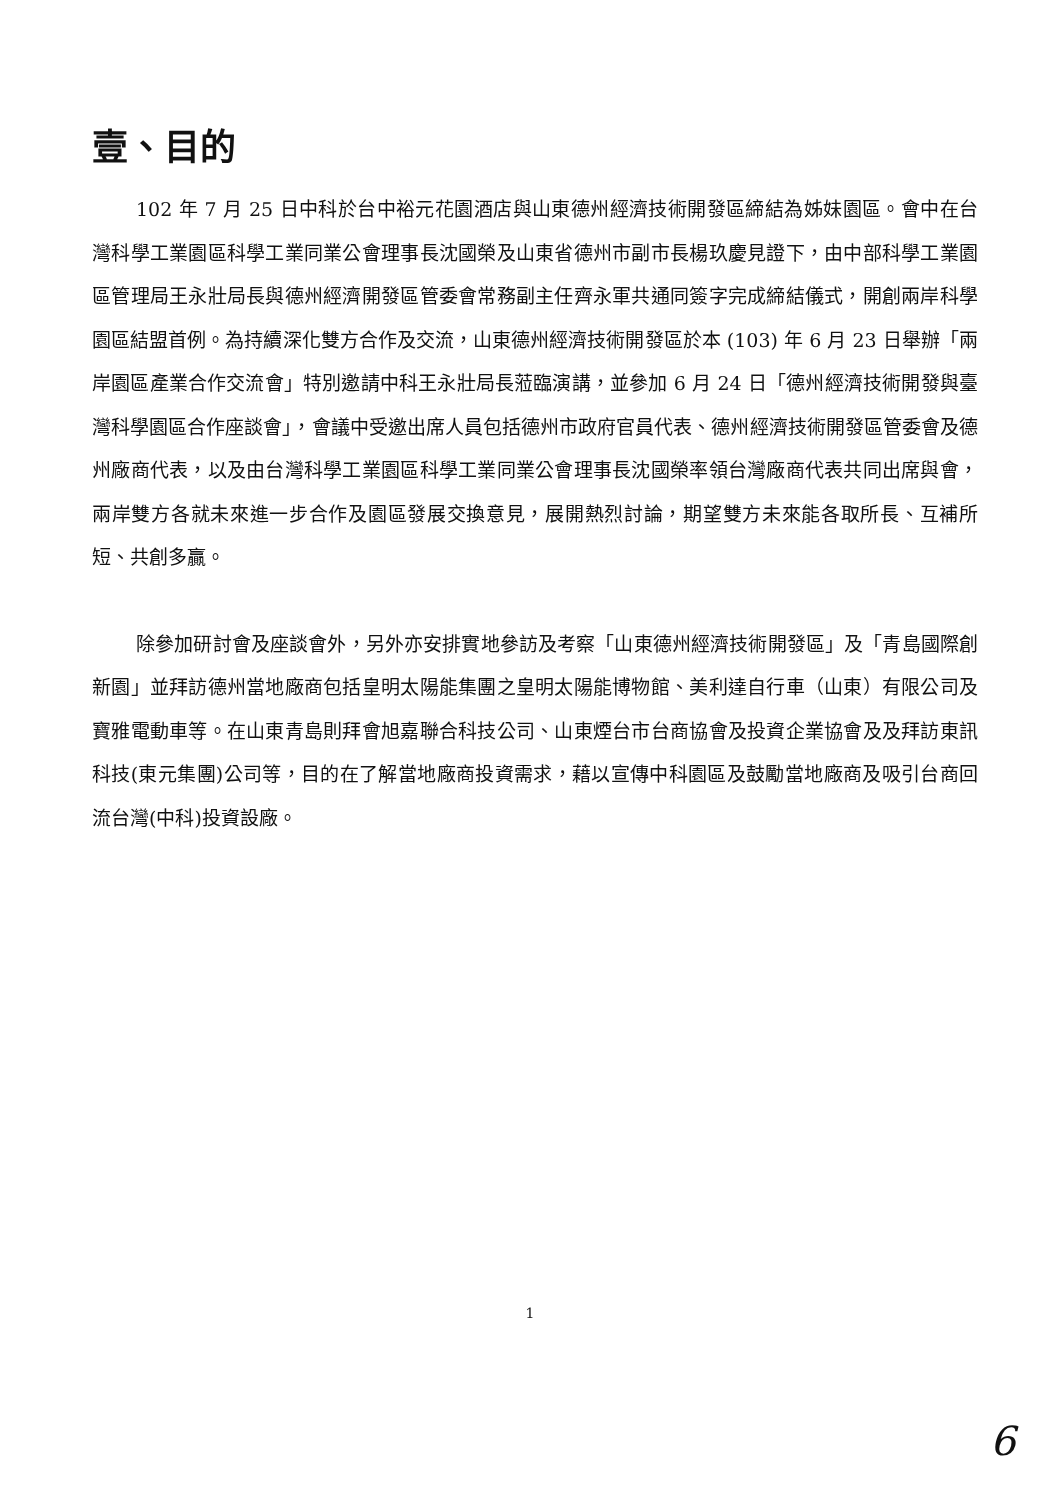壹、目的
102 年 7 月 25 日中科於台中裕元花園酒店與山東德州經濟技術開發區締結為姊妹園區。會中在台灣科學工業園區科學工業同業公會理事長沈國榮及山東省德州市副市長楊玖慶見證下，由中部科學工業園區管理局王永壯局長與德州經濟開發區管委會常務副主任齊永軍共通同簽字完成締結儀式，開創兩岸科學園區結盟首例。為持續深化雙方合作及交流，山東德州經濟技術開發區於本 (103) 年 6 月 23 日舉辦「兩岸園區產業合作交流會」特別邀請中科王永壯局長蒞臨演講，並參加 6 月 24 日「德州經濟技術開發與臺灣科學園區合作座談會」，會議中受邀出席人員包括德州市政府官員代表、德州經濟技術開發區管委會及德州廠商代表，以及由台灣科學工業園區科學工業同業公會理事長沈國榮率領台灣廠商代表共同出席與會，兩岸雙方各就未來進一步合作及園區發展交換意見，展開熱烈討論，期望雙方未來能各取所長、互補所短、共創多贏。
除參加研討會及座談會外，另外亦安排實地參訪及考察「山東德州經濟技術開發區」及「青島國際創新園」並拜訪德州當地廠商包括皇明太陽能集團之皇明太陽能博物館、美利達自行車（山東）有限公司及寶雅電動車等。在山東青島則拜會旭嘉聯合科技公司、山東煙台市台商協會及投資企業協會及及拜訪東訊科技(東元集團)公司等，目的在了解當地廠商投資需求，藉以宣傳中科園區及鼓勵當地廠商及吸引台商回流台灣(中科)投資設廠。
1
6